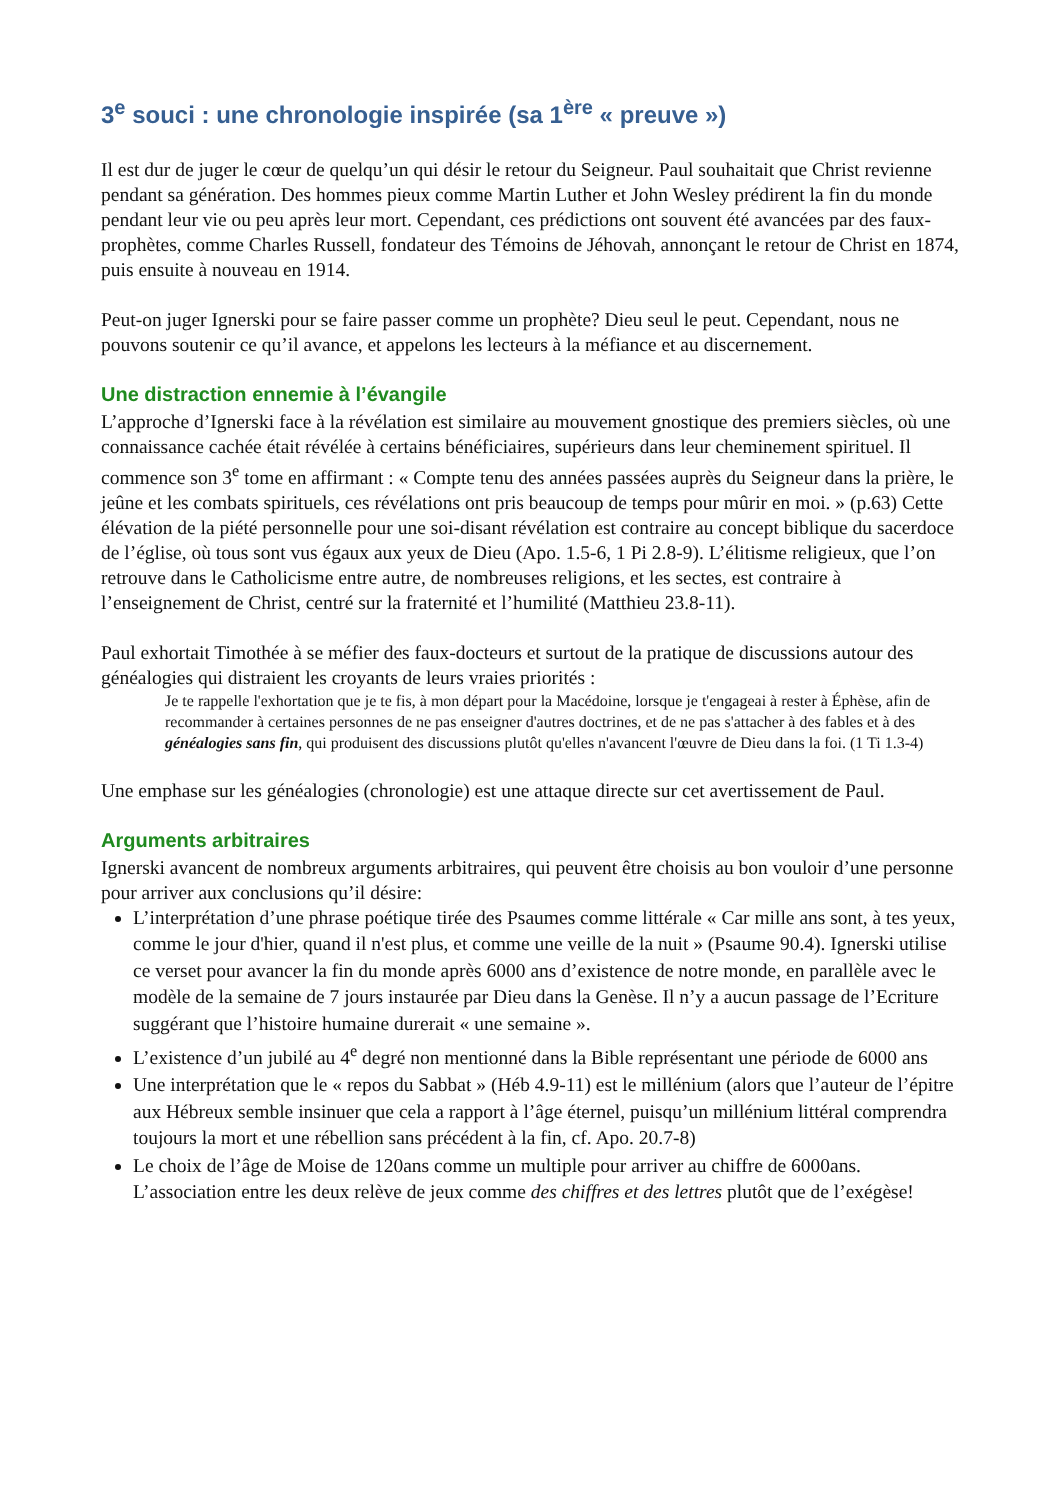3<sup>e</sup> souci : une chronologie inspirée (sa 1<sup>ère</sup> « preuve »)
Il est dur de juger le cœur de quelqu’un qui désir le retour du Seigneur. Paul souhaitait que Christ revienne pendant sa génération. Des hommes pieux comme Martin Luther et John Wesley prédirent la fin du monde pendant leur vie ou peu après leur mort. Cependant, ces prédictions ont souvent été avancées par des faux-prophètes, comme Charles Russell, fondateur des Témoins de Jéhovah, annonçant le retour de Christ en 1874, puis ensuite à nouveau en 1914.
Peut-on juger Ignerski pour se faire passer comme un prophète? Dieu seul le peut. Cependant, nous ne pouvons soutenir ce qu’il avance, et appelons les lecteurs à la méfiance et au discernement.
Une distraction ennemie à l’évangile
L’approche d’Ignerski face à la révélation est similaire au mouvement gnostique des premiers siècles, où une connaissance cachée était révélée à certains bénéficiaires, supérieurs dans leur cheminement spirituel. Il commence son 3<sup>e</sup> tome en affirmant : « Compte tenu des années passées auprès du Seigneur dans la prière, le jeûne et les combats spirituels, ces révélations ont pris beaucoup de temps pour mûrir en moi. » (p.63) Cette élévation de la piété personnelle pour une soi-disant révélation est contraire au concept biblique du sacerdoce de l’église, où tous sont vus égaux aux yeux de Dieu (Apo. 1.5-6, 1 Pi 2.8-9). L’élitisme religieux, que l’on retrouve dans le Catholicisme entre autre, de nombreuses religions, et les sectes, est contraire à l’enseignement de Christ, centré sur la fraternité et l’humilité (Matthieu 23.8-11).
Paul exhortait Timothée à se méfier des faux-docteurs et surtout de la pratique de discussions autour des généalogies qui distraient les croyants de leurs vraies priorités :
Je te rappelle l'exhortation que je te fis, à mon départ pour la Macédoine, lorsque je t'engageai à rester à Éphèse, afin de recommander à certaines personnes de ne pas enseigner d'autres doctrines, et de ne pas s'attacher à des fables et à des généalogies sans fin, qui produisent des discussions plutôt qu'elles n'avancent l'œuvre de Dieu dans la foi. (1 Ti 1.3-4)
Une emphase sur les généalogies (chronologie) est une attaque directe sur cet avertissement de Paul.
Arguments arbitraires
Ignerski avancent de nombreux arguments arbitraires, qui peuvent être choisis au bon vouloir d’une personne pour arriver aux conclusions qu’il désire:
L’interprétation d’une phrase poétique tirée des Psaumes comme littérale « Car mille ans sont, à tes yeux, comme le jour d'hier, quand il n'est plus, et comme une veille de la nuit » (Psaume 90.4). Ignerski utilise ce verset pour avancer la fin du monde après 6000 ans d’existence de notre monde, en parallèle avec le modèle de la semaine de 7 jours instaurée par Dieu dans la Genèse. Il n’y a aucun passage de l’Ecriture suggérant que l’histoire humaine durerait « une semaine ».
L’existence d’un jubilé au 4<sup>e</sup> degré non mentionné dans la Bible représentant une période de 6000 ans
Une interprétation que le « repos du Sabbat » (Héb 4.9-11) est le millénium (alors que l’auteur de l’épitre aux Hébreux semble insinuer que cela a rapport à l’âge éternel, puisqu’un millénium littéral comprendra toujours la mort et une rébellion sans précédent à la fin, cf. Apo. 20.7-8)
Le choix de l’âge de Moise de 120ans comme un multiple pour arriver au chiffre de 6000ans. L’association entre les deux relève de jeux comme des chiffres et des lettres plutôt que de l’exégèse!